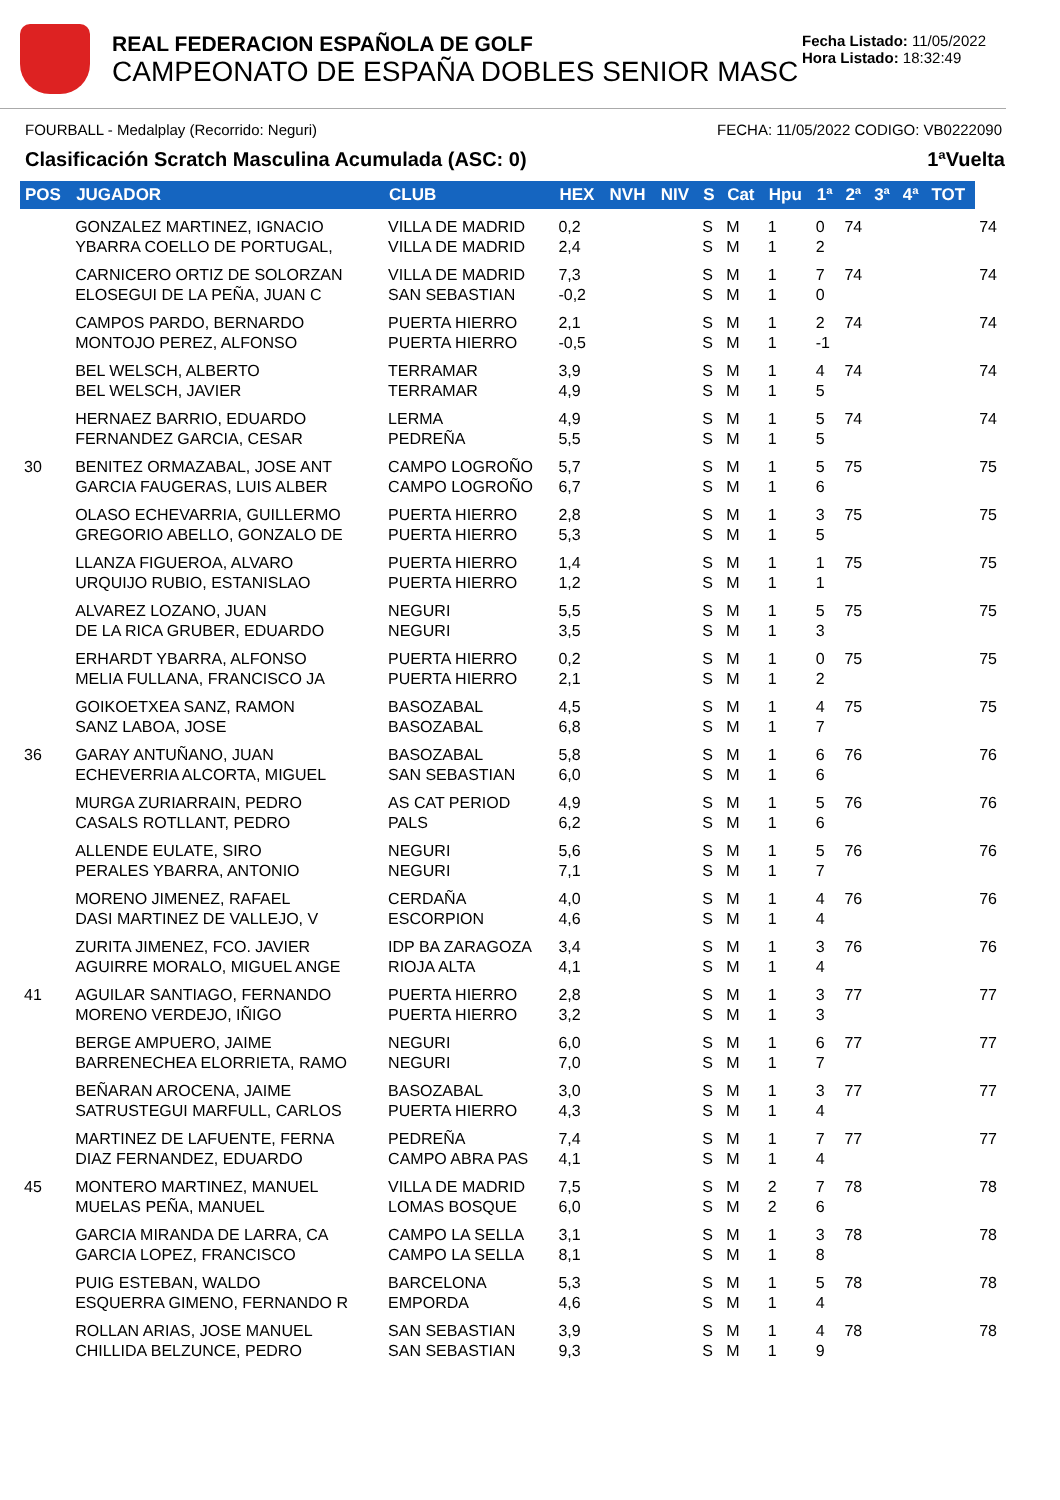REAL FEDERACION ESPAÑOLA DE GOLF
CAMPEONATO DE ESPAÑA DOBLES SENIOR MASC
Fecha Listado: 11/05/2022
Hora Listado: 18:32:49
FOURBALL - Medalplay (Recorrido: Neguri) FECHA: 11/05/2022 CODIGO: VB0222090
Clasificación Scratch Masculina Acumulada (ASC: 0) 1ªVuelta
| POS | JUGADOR | CLUB | HEX | NVH | NIV | S | Cat | Hpu | 1ª | 2ª | 3ª | 4ª | TOT | |
| --- | --- | --- | --- | --- | --- | --- | --- | --- | --- | --- | --- | --- | --- | --- |
| | GONZALEZ MARTINEZ, IGNACIO YBARRA COELLO DE PORTUGAL, | VILLA DE MADRID VILLA DE MADRID | 0,2 2,4 | | | S S | M M | 1 1 | 0 2 | 74 | | | | 74 |
| | CARNICERO ORTIZ DE SOLORZAN ELOSEGUI DE LA PEÑA, JUAN C | VILLA DE MADRID SAN SEBASTIAN | 7,3 -0,2 | | | S S | M M | 1 1 | 7 0 | 74 | | | | 74 |
| | CAMPOS PARDO, BERNARDO MONTOJO PEREZ, ALFONSO | PUERTA HIERRO PUERTA HIERRO | 2,1 -0,5 | | | S S | M M | 1 1 | 2 -1 | 74 | | | | 74 |
| | BEL WELSCH, ALBERTO BEL WELSCH, JAVIER | TERRAMAR TERRAMAR | 3,9 4,9 | | | S S | M M | 1 1 | 4 5 | 74 | | | | 74 |
| | HERNAEZ BARRIO, EDUARDO FERNANDEZ GARCIA, CESAR | LERMA PEDREÑA | 4,9 5,5 | | | S S | M M | 1 1 | 5 5 | 74 | | | | 74 |
| 30 | BENITEZ ORMAZABAL, JOSE ANT GARCIA FAUGERAS, LUIS ALBER | CAMPO LOGROÑO CAMPO LOGROÑO | 5,7 6,7 | | | S S | M M | 1 1 | 5 6 | 75 | | | | 75 |
| | OLASO ECHEVARRIA, GUILLERMO GREGORIO ABELLO, GONZALO DE | PUERTA HIERRO PUERTA HIERRO | 2,8 5,3 | | | S S | M M | 1 1 | 3 5 | 75 | | | | 75 |
| | LLANZA FIGUEROA, ALVARO URQUIJO RUBIO, ESTANISLAO | PUERTA HIERRO PUERTA HIERRO | 1,4 1,2 | | | S S | M M | 1 1 | 1 1 | 75 | | | | 75 |
| | ALVAREZ LOZANO, JUAN DE LA RICA GRUBER, EDUARDO | NEGURI NEGURI | 5,5 3,5 | | | S S | M M | 1 1 | 5 3 | 75 | | | | 75 |
| | ERHARDT YBARRA, ALFONSO MELIA FULLANA, FRANCISCO JA | PUERTA HIERRO PUERTA HIERRO | 0,2 2,1 | | | S S | M M | 1 1 | 0 2 | 75 | | | | 75 |
| | GOIKOETXEA SANZ, RAMON SANZ LABOA, JOSE | BASOZABAL BASOZABAL | 4,5 6,8 | | | S S | M M | 1 1 | 4 7 | 75 | | | | 75 |
| 36 | GARAY ANTUÑANO, JUAN ECHEVERRIA ALCORTA, MIGUEL | BASOZABAL SAN SEBASTIAN | 5,8 6,0 | | | S S | M M | 1 1 | 6 6 | 76 | | | | 76 |
| | MURGA ZURIARRAIN, PEDRO CASALS ROTLLANT, PEDRO | AS CAT PERIOD PALS | 4,9 6,2 | | | S S | M M | 1 1 | 5 6 | 76 | | | | 76 |
| | ALLENDE EULATE, SIRO PERALES YBARRA, ANTONIO | NEGURI NEGURI | 5,6 7,1 | | | S S | M M | 1 1 | 5 7 | 76 | | | | 76 |
| | MORENO JIMENEZ, RAFAEL DASI MARTINEZ DE VALLEJO, V | CERDAÑA ESCORPION | 4,0 4,6 | | | S S | M M | 1 1 | 4 4 | 76 | | | | 76 |
| | ZURITA JIMENEZ, FCO. JAVIER AGUIRRE MORALO, MIGUEL ANGE | IDP BA ZARAGOZA RIOJA ALTA | 3,4 4,1 | | | S S | M M | 1 1 | 3 4 | 76 | | | | 76 |
| 41 | AGUILAR SANTIAGO, FERNANDO MORENO VERDEJO, IÑIGO | PUERTA HIERRO PUERTA HIERRO | 2,8 3,2 | | | S S | M M | 1 1 | 3 3 | 77 | | | | 77 |
| | BERGE AMPUERO, JAIME BARRENECHEA ELORRIETA, RAMO | NEGURI NEGURI | 6,0 7,0 | | | S S | M M | 1 1 | 6 7 | 77 | | | | 77 |
| | BEÑARAN AROCENA, JAIME SATRUSTEGUI MARFULL, CARLOS | BASOZABAL PUERTA HIERRO | 3,0 4,3 | | | S S | M M | 1 1 | 3 4 | 77 | | | | 77 |
| | MARTINEZ DE LAFUENTE, FERNA DIAZ FERNANDEZ, EDUARDO | PEDREÑA CAMPO ABRA PAS | 7,4 4,1 | | | S S | M M | 1 1 | 7 4 | 77 | | | | 77 |
| 45 | MONTERO MARTINEZ, MANUEL MUELAS PEÑA, MANUEL | VILLA DE MADRID LOMAS BOSQUE | 7,5 6,0 | | | S S | M M | 2 2 | 7 6 | 78 | | | | 78 |
| | GARCIA MIRANDA DE LARRA, CA GARCIA LOPEZ, FRANCISCO | CAMPO LA SELLA CAMPO LA SELLA | 3,1 8,1 | | | S S | M M | 1 1 | 3 8 | 78 | | | | 78 |
| | PUIG ESTEBAN, WALDO ESQUERRA GIMENO, FERNANDO R | BARCELONA EMPORDA | 5,3 4,6 | | | S S | M M | 1 1 | 5 4 | 78 | | | | 78 |
| | ROLLAN ARIAS, JOSE MANUEL CHILLIDA BELZUNCE, PEDRO | SAN SEBASTIAN SAN SEBASTIAN | 3,9 9,3 | | | S S | M M | 1 1 | 4 9 | 78 | | | | 78 |